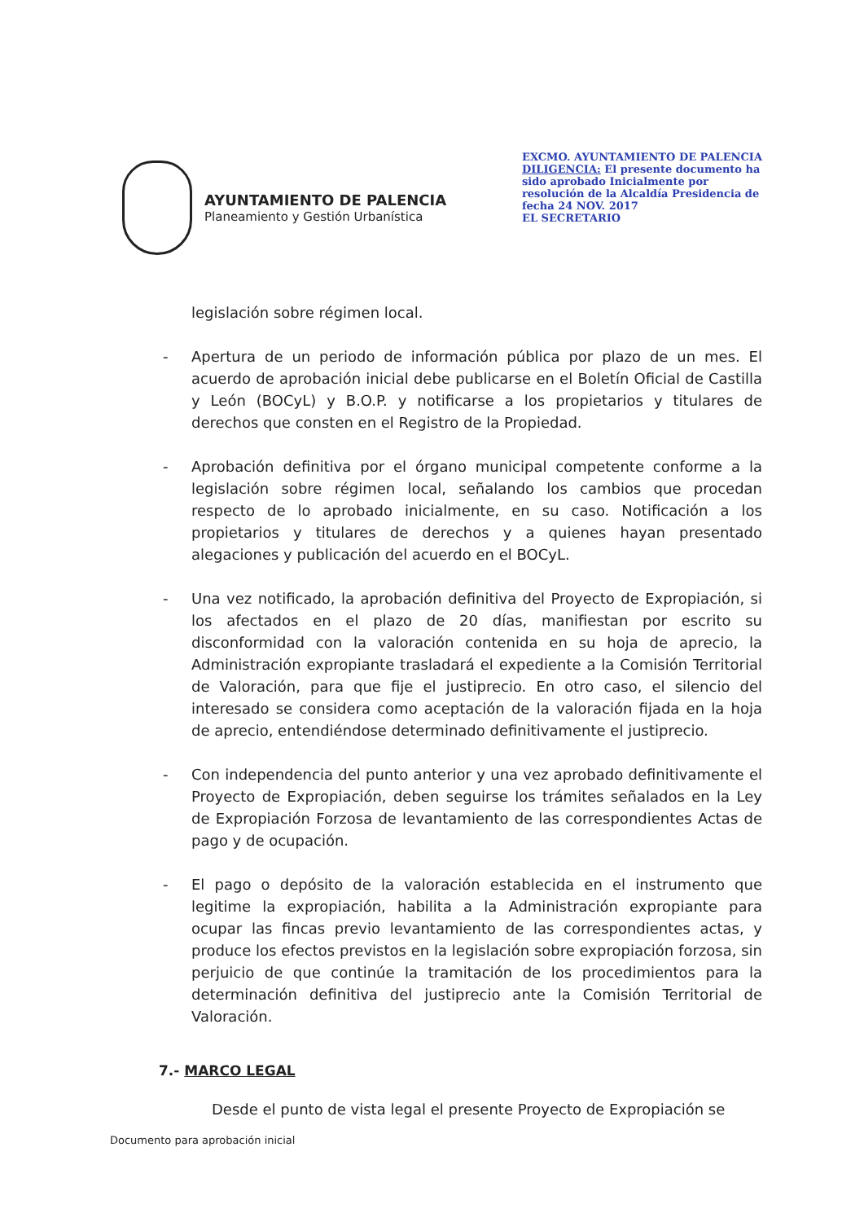AYUNTAMIENTO DE PALENCIA
Planeamiento y Gestión Urbanística
EXCMO. AYUNTAMIENTO DE PALENCIA
DILIGENCIA: El presente documento ha sido aprobado Inicialmente por resolución de la Alcaldía Presidencia de fecha 24 NOV. 2017
EL SECRETARIO
legislación sobre régimen local.
- Apertura de un periodo de información pública por plazo de un mes. El acuerdo de aprobación inicial debe publicarse en el Boletín Oficial de Castilla y León (BOCyL) y B.O.P. y notificarse a los propietarios y titulares de derechos que consten en el Registro de la Propiedad.
- Aprobación definitiva por el órgano municipal competente conforme a la legislación sobre régimen local, señalando los cambios que procedan respecto de lo aprobado inicialmente, en su caso. Notificación a los propietarios y titulares de derechos y a quienes hayan presentado alegaciones y publicación del acuerdo en el BOCyL.
- Una vez notificado, la aprobación definitiva del Proyecto de Expropiación, si los afectados en el plazo de 20 días, manifiestan por escrito su disconformidad con la valoración contenida en su hoja de aprecio, la Administración expropiante trasladará el expediente a la Comisión Territorial de Valoración, para que fije el justiprecio. En otro caso, el silencio del interesado se considera como aceptación de la valoración fijada en la hoja de aprecio, entendiéndose determinado definitivamente el justiprecio.
- Con independencia del punto anterior y una vez aprobado definitivamente el Proyecto de Expropiación, deben seguirse los trámites señalados en la Ley de Expropiación Forzosa de levantamiento de las correspondientes Actas de pago y de ocupación.
- El pago o depósito de la valoración establecida en el instrumento que legitime la expropiación, habilita a la Administración expropiante para ocupar las fincas previo levantamiento de las correspondientes actas, y produce los efectos previstos en la legislación sobre expropiación forzosa, sin perjuicio de que continúe la tramitación de los procedimientos para la determinación definitiva del justiprecio ante la Comisión Territorial de Valoración.
7.- MARCO LEGAL
Desde el punto de vista legal el presente Proyecto de Expropiación se
Documento para aprobación inicial